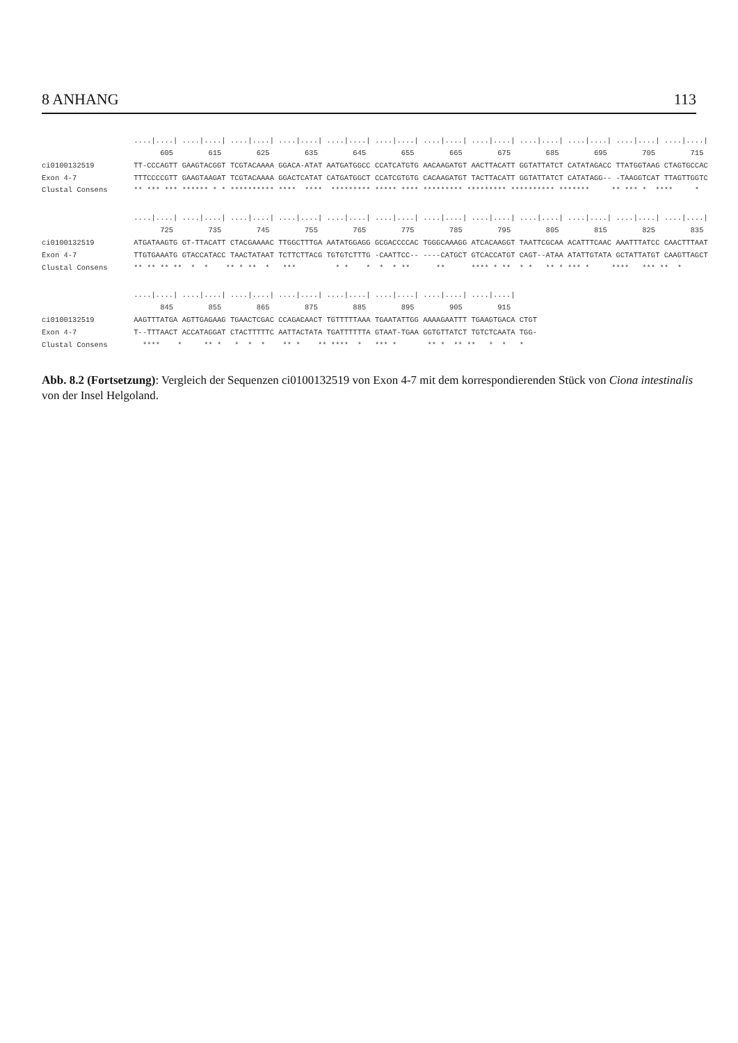8 ANHANG 113
                     ....|....| ....|....| ....|....| ....|....| ....|....| ....|....| ....|....| ....|....| ....|....| ....|....| ....|....| ....|....|
                           605        615        625        635        645        655        665        675        685        695        705        715
ci0100132519         TT-CCCAGTT GAAGTACGGT TCGTACAAAA GGACA-ATAT AATGATGGCC CCATCATGTG AACAAGATGT AACTTACATT GGTATTATCT CATATAGACC TTATGGTAAG CTAGTGCCAC
Exon 4-7             TTTCCCCGTT GAAGTAAGAT TCGTACAAAA GGACTCATAT CATGATGGCT CCATCGTGTG CACAAGATGT TACTTACATT GGTATTATCT CATATAGG-- -TAAGGTCAT TTAGTTGGTC
Clustal Consens      ** *** *** ****** * * ********** ****  ****  ********* ***** **** ********* ********* ********** *******     ** *** *  ****     *
                     ....|....| ....|....| ....|....| ....|....| ....|....| ....|....| ....|....| ....|....| ....|....| ....|....| ....|....| ....|....|
                           725        735        745        755        765        775        785        795        805        815        825        835
ci0100132519         ATGATAAGTG GT-TTACATT CTACGAAAAC TTGGCTTTGA AATATGGAGG GCGACCCCAC TGGGCAAAGG ATCACAAGGT TAATTCGCAA ACATTTCAAC AAATTTATCC CAACTTTAAT
Exon 4-7             TTGTGAAATG GTACCATACC TAACTATAAT TCTTCTTACG TGTGTCTTTG -CAATTCC-- ----CATGCT GTCACCATGT CAGT--ATAA ATATTGTATA GCTATTATGT CAAGTTAGCT
Clustal Consens      ** ** ** **  *  *    ** * **  *   ***         * *    *  *  * **      **      **** * **  * *   ** * *** *     ****   *** **  *
                     ....|....| ....|....| ....|....| ....|....| ....|....| ....|....| ....|....| ....|....|
                           845        855        865        875        885        895        905        915
ci0100132519         AAGTTTATGA AGTTGAGAAG TGAACTCGAC CCAGACAACT TGTTTTTAAA TGAATATTGG AAAAGAATTT TGAAGTGACA CTGT
Exon 4-7             T--TTTAACT ACCATAGGAT CTACTTTTTC AATTACTATA TGATTTTTTA GTAAT-TGAA GGTGTTATCT TGTCTCAATA TGG-
Clustal Consens        ****    *     ** *   *  *  *    ** *    ** ****  *   *** *       ** *  ** **   *  *   *
Abb. 8.2 (Fortsetzung): Vergleich der Sequenzen ci0100132519 von Exon 4-7 mit dem korrespondierenden Stück von Ciona intestinalis von der Insel Helgoland.